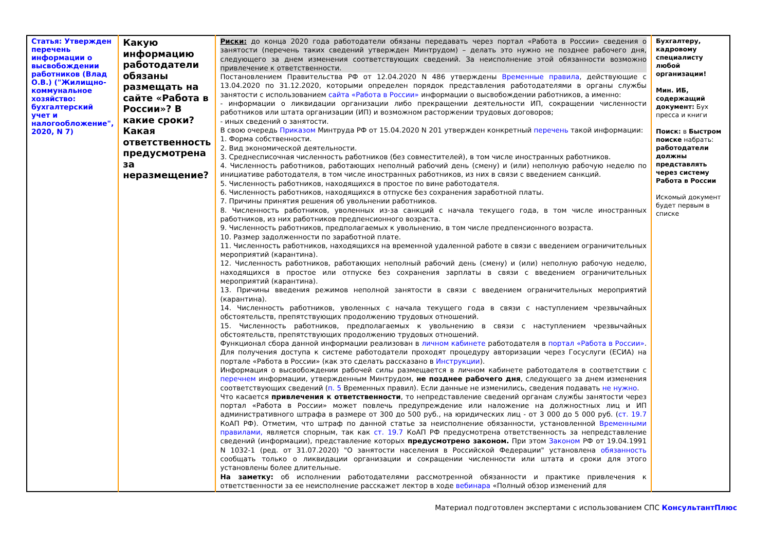| Статья: Утвержден перечень информации о высвобождении работников (Влад О.В.) ("Жилищно-коммунальное хозяйство: бухгалтерский учет и налогообложение", 2020, N 7) | Какую информацию работодатели обязаны размещать на сайте «Работа в России»? В какие сроки? Какая ответственность предусмотрена за неразмещение? | Риски: до конца 2020 года работодатели обязаны передавать через портал «Работа в России» сведения о занятости (перечень таких сведений утвержден Минтрудом) – делать это нужно не позднее рабочего дня, следующего за днем изменения соответствующих сведений. За неисполнение этой обязанности возможно привлечение к ответственности. Постановлением Правительства РФ от 12.04.2020 N 486 утверждены Временные правила , действующие с 13.04.2020 по 31.12.2020, которыми определен порядок представления работодателями в органы службы занятости с использованием сайта «Работа в России» информации о высвобождении работников, а именно: - информации о ликвидации организации либо прекращении деятельности ИП, сокращении численности работников или штата организации (ИП) и возможном расторжении трудовых договоров; - иных сведений о занятости. В свою очередь Приказом Минтруда РФ от 15.04.2020 N 201 утвержден конкретный перечень такой информации: 1. Форма собственности. 2. Вид экономической деятельности. 3. Среднесписочная численность работников (без совместителей), в том числе иностранных работников. 4. Численность работников, работающих неполный рабочий день (смену) и (или) неполную рабочую неделю по инициативе работодателя, в том числе иностранных работников, из них в связи с введением санкций. 5. Численность работников, находящихся в простое по вине работодателя. 6. Численность работников, находящихся в отпуске без сохранения заработной платы. 7. Причины принятия решения об увольнении работников. 8. Численность работников, уволенных из-за санкций с начала текущего года, в том числе иностранных работников, из них работников предпенсионного возраста. 9. Численность работников, предполагаемых к увольнению, в том числе предпенсионного возраста. 10. Размер задолженности по заработной плате. 11. Численность работников, находящихся на временной удаленной работе в связи с введением ограничительных мероприятий (карантина). 12. Численность работников, работающих неполный рабочий день (смену) и (или) неполную рабочую неделю, находящихся в простое или отпуске без сохранения зарплаты в связи с введением ограничительных мероприятий (карантина). 13. Причины введения режимов неполной занятости в связи с введением ограничительных мероприятий (карантина). 14. Численность работников, уволенных с начала текущего года в связи с наступлением чрезвычайных обстоятельств, препятствующих продолжению трудовых отношений. 15. Численность работников, предполагаемых к увольнению в связи с наступлением чрезвычайных обстоятельств, препятствующих продолжению трудовых отношений. Функционал сбора данной информации реализован в личном кабинете работодателя в портал «Работа в России» . Для получения доступа к системе работодатели проходят процедуру авторизации через Госуслуги (ЕСИА) на портале «Работа в России» (как это сделать рассказано в Инструкции ). Информация о высвобождении рабочей силы размещается в личном кабинете работодателя в соответствии с перечнем информации, утвержденным Минтрудом, не позднее рабочего дня , следующего за днем изменения соответствующих сведений ( п. 5 Временных правил). Если данные не изменились, сведения подавать не нужно . Что касается привлечения к ответственности , то непредставление сведений органам службы занятости через портал «Работа в России» может повлечь предупреждение или наложение на должностных лиц и ИП административного штрафа в размере от 300 до 500 руб., на юридических лиц - от 3 000 до 5 000 руб. ( ст. 19.7 КоАП РФ). Отметим, что штраф по данной статье за неисполнение обязанности, установленной Временными правилами, является спорным, так как ст. 19.7 КоАП РФ предусмотрена ответственность за непредставление сведений (информации), представление которых предусмотрено законом. При этом Законом РФ от 19.04.1991 N 1032-1 (ред. от 31.07.2020) "О занятости населения в Российской Федерации" установлена обязанность сообщать только о ликвидации организации и сокращении численности или штата и сроки для этого установлены более длительные. На заметку: об исполнении работодателями рассмотренной обязанности и практике привлечения к ответственности за ее неисполнение расскажет лектор в ходе вебинара «Полный обзор изменений для | Бухгалтеру, кадровому специалисту любой организации! Мин. ИБ, содержащий документ: Бух пресса и книги Поиск: в Быстром поиске набрать: работодатели должны представлять через систему Работа в России Искомый документ будет первым в списке |
Материал подготовлен экспертами с использованием СПС КонсультантПлюс